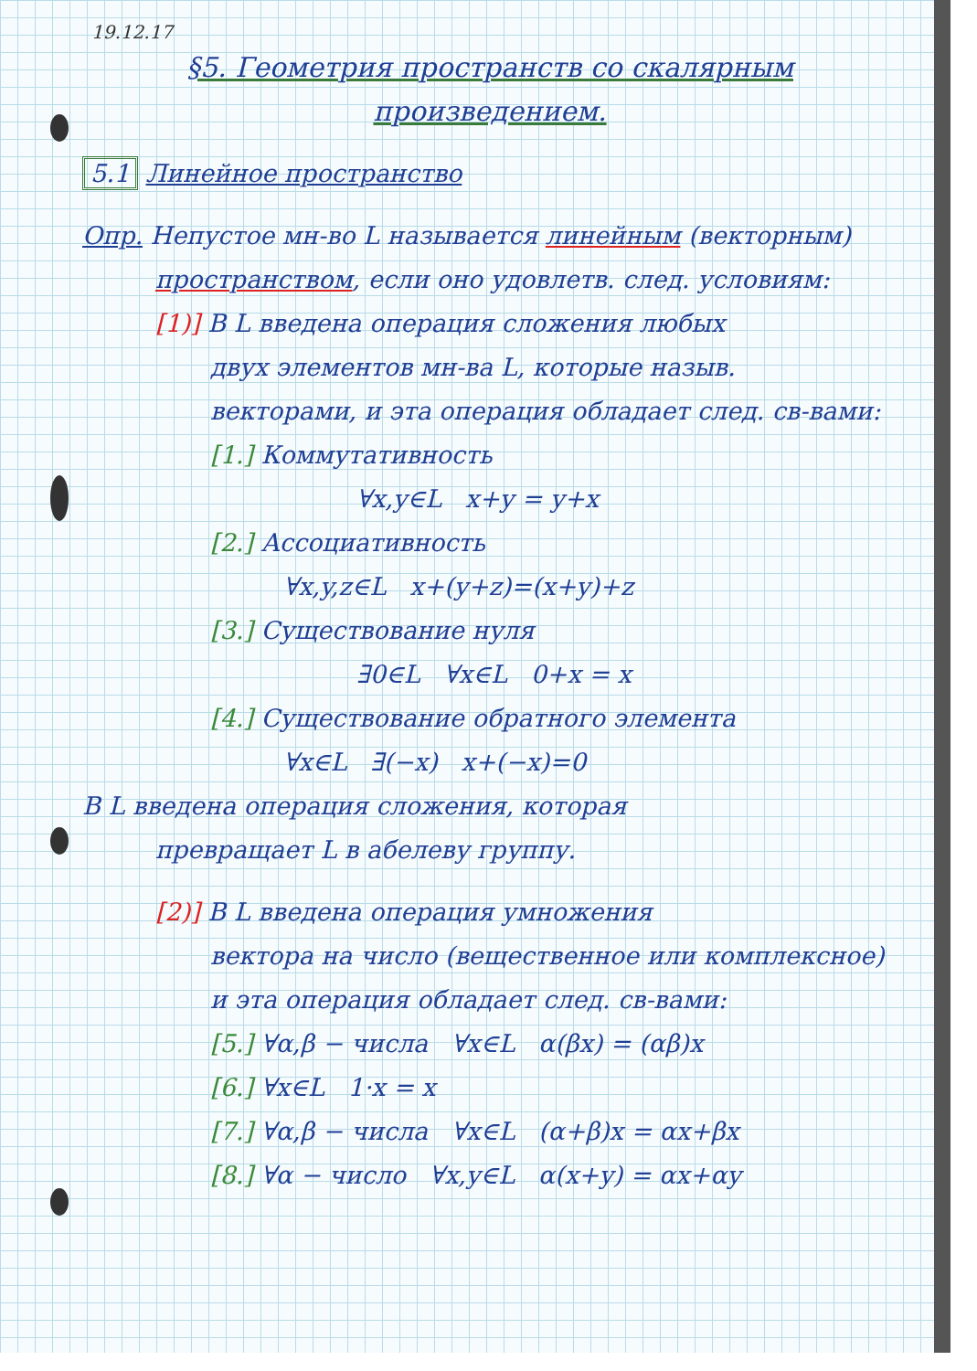19.12.17
§5. Геометрия пространств со скалярным произведением.
5.1 Линейное пространство
Опр. Непустое мн-во L называется линейным (векторным)
пространством, если оно удовлетв. след. условиям:
[1)] В L введена операция сложения любых
двух элементов мн-ва L, которые назыв.
векторами, и эта операция обладает след. св-вами:
[1.] Коммутативность
∀x,y∈L x+y = y+x
[2.] Ассоциативность
∀x,y,z∈L x+(y+z)=(x+y)+z
[3.] Существование нуля
∃0∈L ∀x∈L 0+x = x
[4.] Существование обратного элемента
∀x∈L ∃(−x) x+(−x)=0
В L введена операция сложения, которая
превращает L в абелеву группу.
[2)] В L введена операция умножения
вектора на число (вещественное или комплексное)
и эта операция обладает след. св-вами:
[5.] ∀α,β − числа ∀x∈L α(βx) = (αβ)x
[6.] ∀x∈L 1·x = x
[7.] ∀α,β − числа ∀x∈L (α+β)x = αx+βx
[8.] ∀α − число ∀x,y∈L α(x+y) = αx+αy